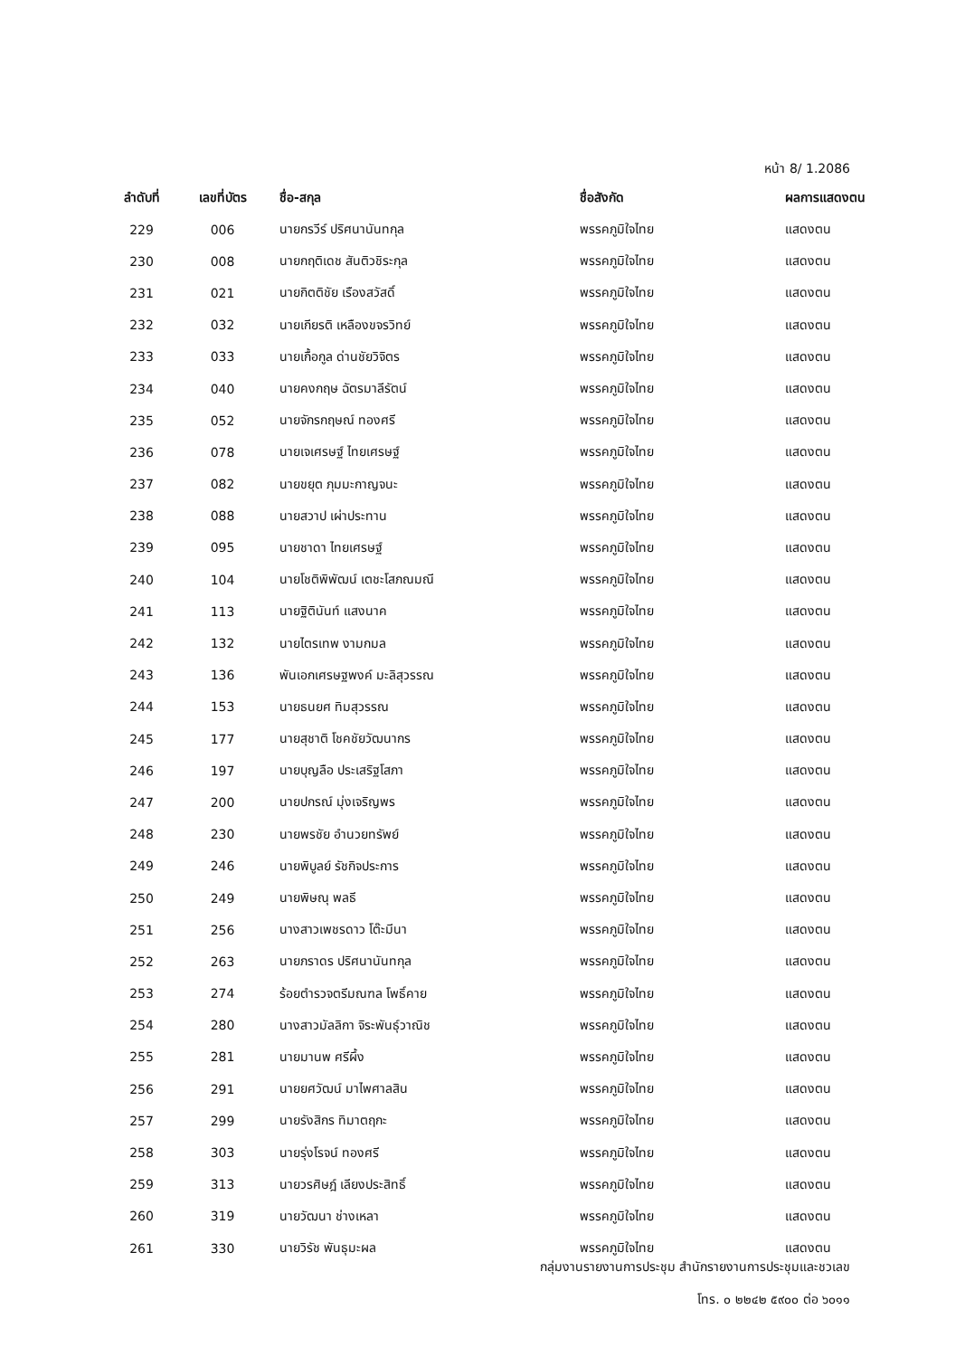หน้า 8/ 1.2086
| ลำดับที่ | เลขที่บัตร | ชื่อ-สกุล | ชื่อสังกัด | ผลการแสดงตน |
| --- | --- | --- | --- | --- |
| 229 | 006 | นายกรวีร์ ปริศนานันทกุล | พรรคภูมิใจไทย | แสดงตน |
| 230 | 008 | นายกฤติเดช สันติวชิระกุล | พรรคภูมิใจไทย | แสดงตน |
| 231 | 021 | นายกิตติชัย เรืองสวัสดิ์ | พรรคภูมิใจไทย | แสดงตน |
| 232 | 032 | นายเกียรติ เหลืองขจรวิทย์ | พรรคภูมิใจไทย | แสดงตน |
| 233 | 033 | นายเกื้อกูล ด่านชัยวิจิตร | พรรคภูมิใจไทย | แสดงตน |
| 234 | 040 | นายคงกฤษ ฉัตรมาลีรัตน์ | พรรคภูมิใจไทย | แสดงตน |
| 235 | 052 | นายจักรกฤษณ์ ทองศรี | พรรคภูมิใจไทย | แสดงตน |
| 236 | 078 | นายเจเศรษฐ์ ไทยเศรษฐ์ | พรรคภูมิใจไทย | แสดงตน |
| 237 | 082 | นายขยุต ภุมมะกาญจนะ | พรรคภูมิใจไทย | แสดงตน |
| 238 | 088 | นายสวาป เผ่าประทาน | พรรคภูมิใจไทย | แสดงตน |
| 239 | 095 | นายชาดา ไทยเศรษฐ์ | พรรคภูมิใจไทย | แสดงตน |
| 240 | 104 | นายโชติพิพัฒน์ เตชะโสภณมณี | พรรคภูมิใจไทย | แสดงตน |
| 241 | 113 | นายฐิตินันท์ แสงนาค | พรรคภูมิใจไทย | แสดงตน |
| 242 | 132 | นายไตรเทพ งามกมล | พรรคภูมิใจไทย | แสดงตน |
| 243 | 136 | พันเอกเศรษฐพงค์ มะลิสุวรรณ | พรรคภูมิใจไทย | แสดงตน |
| 244 | 153 | นายธนยศ ทิมสุวรรณ | พรรคภูมิใจไทย | แสดงตน |
| 245 | 177 | นายสุชาติ โชคชัยวัฒนากร | พรรคภูมิใจไทย | แสดงตน |
| 246 | 197 | นายบุญลือ ประเสริฐโสภา | พรรคภูมิใจไทย | แสดงตน |
| 247 | 200 | นายปกรณ์ มุ่งเจริญพร | พรรคภูมิใจไทย | แสดงตน |
| 248 | 230 | นายพรชัย อำนวยทรัพย์ | พรรคภูมิใจไทย | แสดงตน |
| 249 | 246 | นายพิบูลย์ รัชกิจประการ | พรรคภูมิใจไทย | แสดงตน |
| 250 | 249 | นายพิษณุ พลธี | พรรคภูมิใจไทย | แสดงตน |
| 251 | 256 | นางสาวเพชรดาว โต๊ะมีนา | พรรคภูมิใจไทย | แสดงตน |
| 252 | 263 | นายภราดร ปริศนานันทกุล | พรรคภูมิใจไทย | แสดงตน |
| 253 | 274 | ร้อยตำรวจตรีมณฑล โพธิ์คาย | พรรคภูมิใจไทย | แสดงตน |
| 254 | 280 | นางสาวมัลลิกา จิระพันธุ์วาณิช | พรรคภูมิใจไทย | แสดงตน |
| 255 | 281 | นายมานพ ศรีผึ้ง | พรรคภูมิใจไทย | แสดงตน |
| 256 | 291 | นายยศวัฒน์ มาไพศาลสิน | พรรคภูมิใจไทย | แสดงตน |
| 257 | 299 | นายรังสิกร ทิมาตฤกะ | พรรคภูมิใจไทย | แสดงตน |
| 258 | 303 | นายรุ่งโรจน์ ทองศรี | พรรคภูมิใจไทย | แสดงตน |
| 259 | 313 | นายวรศิษฎ์ เลียงประสิทธิ์ | พรรคภูมิใจไทย | แสดงตน |
| 260 | 319 | นายวัฒนา ช่างเหลา | พรรคภูมิใจไทย | แสดงตน |
| 261 | 330 | นายวิรัช พันธุมะผล | พรรคภูมิใจไทย | แสดงตน |
กลุ่มงานรายงานการประชุม สำนักรายงานการประชุมและชวเลข
โทร. ๐ ๒๒๔๒ ๕๙๐๐ ต่อ ๖๐๑๑